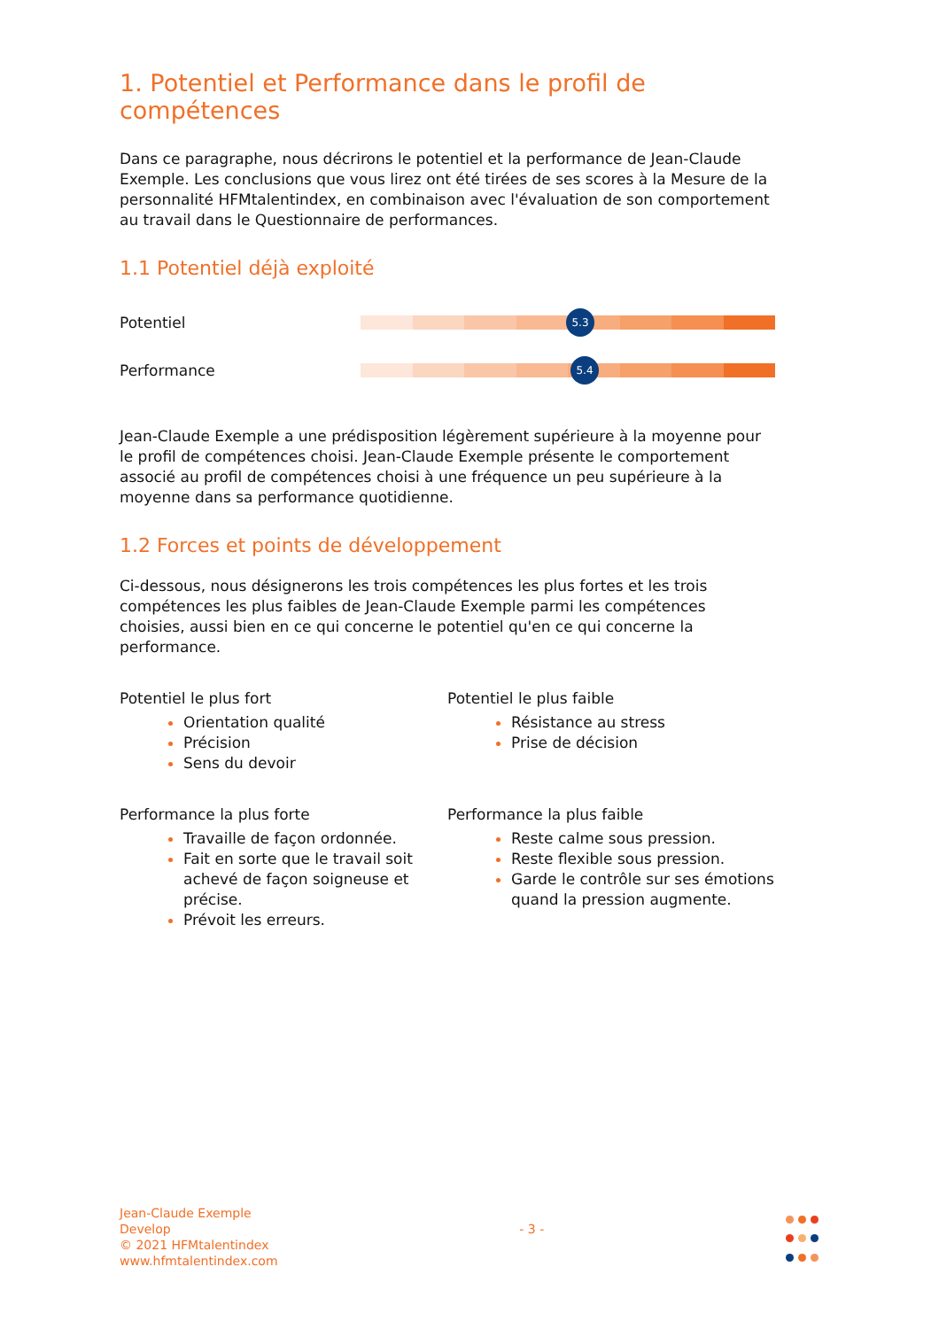1. Potentiel et Performance dans le profil de compétences
Dans ce paragraphe, nous décrirons le potentiel et la performance de Jean-Claude Exemple. Les conclusions que vous lirez ont été tirées de ses scores à la Mesure de la personnalité HFMtalentindex, en combinaison avec l'évaluation de son comportement au travail dans le Questionnaire de performances.
1.1 Potentiel déjà exploité
Potentiel
5.3
Performance
5.4
Jean-Claude Exemple a une prédisposition légèrement supérieure à la moyenne pour le profil de compétences choisi. Jean-Claude Exemple présente le comportement associé au profil de compétences choisi à une fréquence un peu supérieure à la moyenne dans sa performance quotidienne.
1.2 Forces et points de développement
Ci-dessous, nous désignerons les trois compétences les plus fortes et les trois compétences les plus faibles de Jean-Claude Exemple parmi les compétences choisies, aussi bien en ce qui concerne le potentiel qu'en ce qui concerne la performance.
Potentiel le plus fort
Orientation qualité
Précision
Sens du devoir
Performance la plus forte
Travaille de façon ordonnée.
Fait en sorte que le travail soit achevé de façon soigneuse et précise.
Prévoit les erreurs.
Potentiel le plus faible
Résistance au stress
Prise de décision
Performance la plus faible
Reste calme sous pression.
Reste flexible sous pression.
Garde le contrôle sur ses émotions quand la pression augmente.
Jean-Claude Exemple
Develop
© 2021 HFMtalentindex
www.hfmtalentindex.com
- 3 -